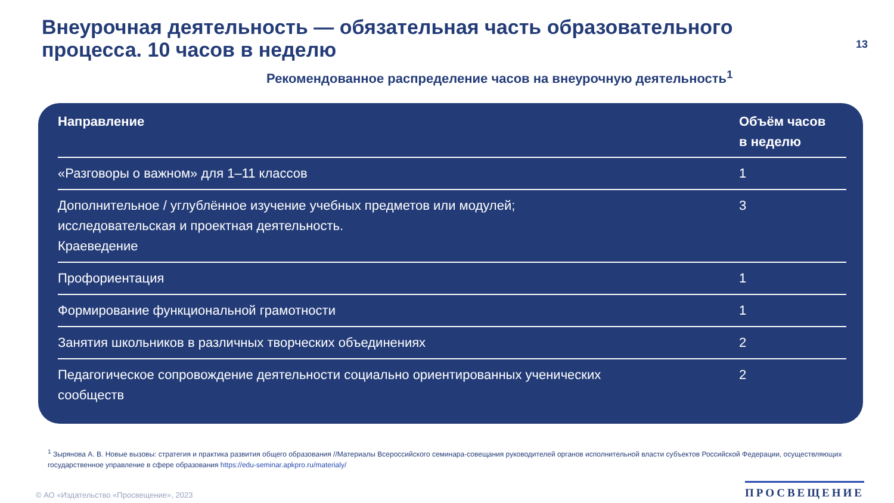Внеурочная деятельность — обязательная часть образовательного
процесса. 10 часов в неделю
13
Рекомендованное распределение часов на внеурочную деятельность<sup>1</sup>
| Направление | Объём часов в неделю |
| --- | --- |
| «Разговоры о важном» для 1–11 классов | 1 |
| Дополнительное / углублённое изучение учебных предметов или модулей; исследовательская и проектная деятельность. Краеведение | 3 |
| Профориентация | 1 |
| Формирование функциональной грамотности | 1 |
| Занятия школьников в различных творческих объединениях | 2 |
| Педагогическое сопровождение деятельности социально ориентированных ученических сообществ | 2 |
<sup>1</sup> Зырянова А. В. Новые вызовы: стратегия и практика развития общего образования //Материалы Всероссийского семинара-совещания руководителей органов исполнительной власти субъектов Российской Федерации, осуществляющих государственное управление в сфере образования https://edu-seminar.apkpro.ru/materialy/
© АО «Издательство «Просвещение», 2023
ПРОСВЕЩЕНИЕ